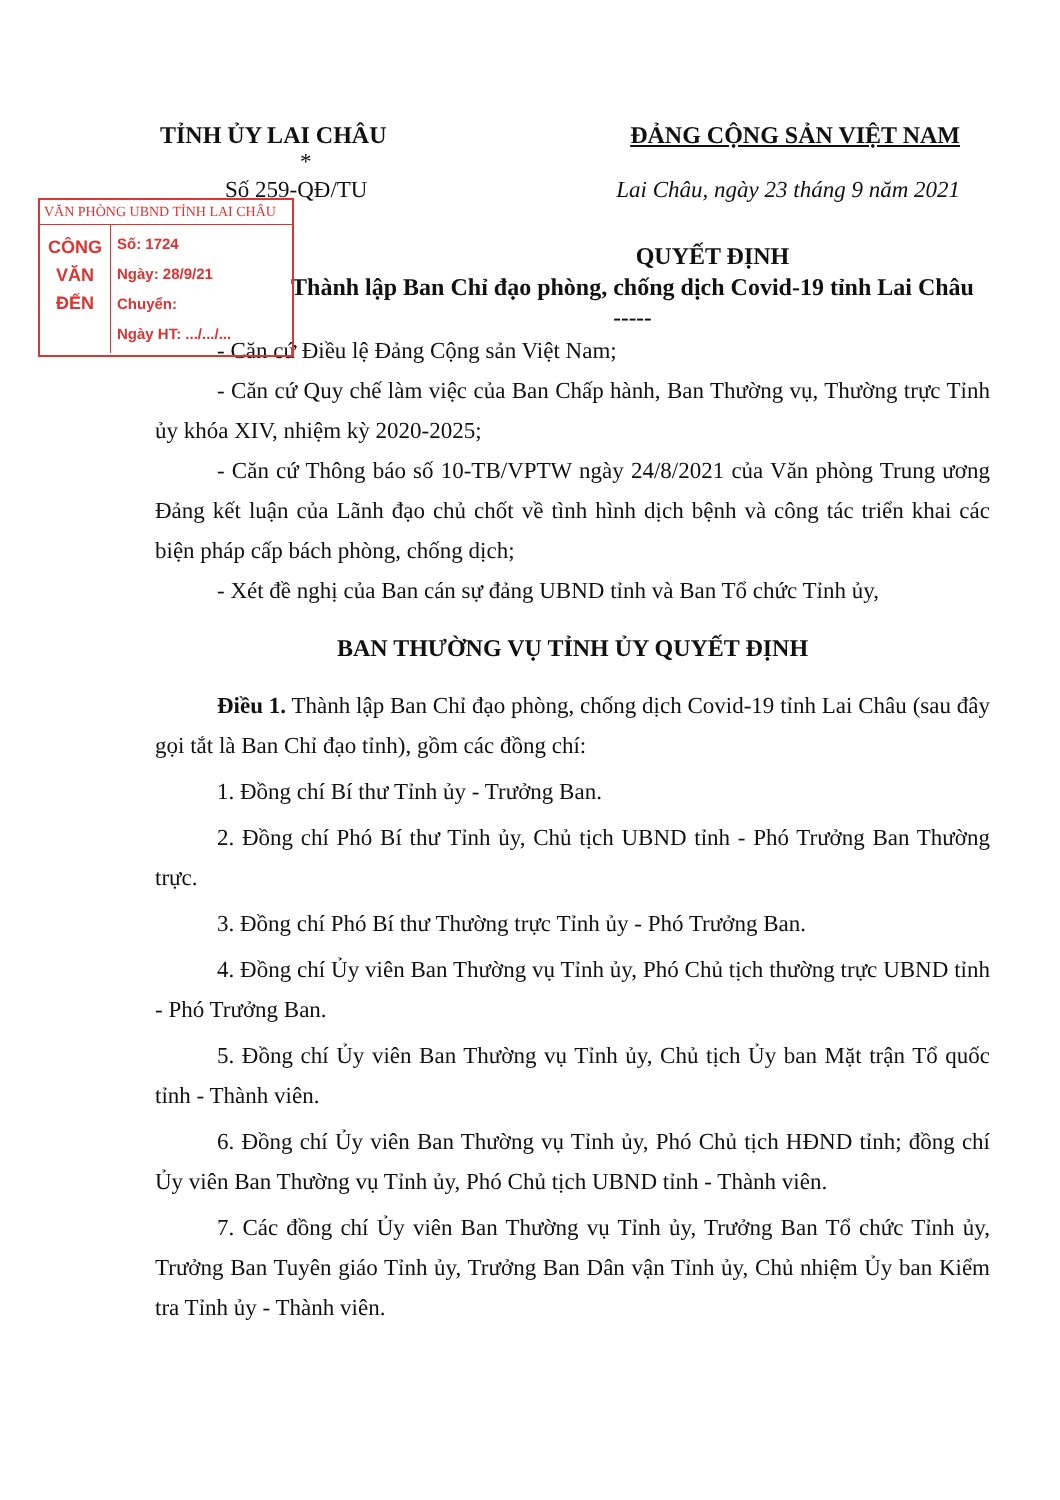TỈNH ỦY LAI CHÂU ĐẢNG CỘNG SẢN VIỆT NAM
*
Số 259-QĐ/TU Lai Châu, ngày 23 tháng 9 năm 2021
VĂN PHÒNG UBND TỈNH LAI CHÂU
CÔNG
VĂN
ĐẾN
Số: 1724
Ngày: 28/9/21
Chuyển:
Ngày HT: .../.../...
QUYẾT ĐỊNH
Thành lập Ban Chỉ đạo phòng, chống dịch Covid-19 tỉnh Lai Châu
-----
- Căn cứ Điều lệ Đảng Cộng sản Việt Nam;
- Căn cứ Quy chế làm việc của Ban Chấp hành, Ban Thường vụ, Thường trực Tỉnh ủy khóa XIV, nhiệm kỳ 2020-2025;
- Căn cứ Thông báo số 10-TB/VPTW ngày 24/8/2021 của Văn phòng Trung ương Đảng kết luận của Lãnh đạo chủ chốt về tình hình dịch bệnh và công tác triển khai các biện pháp cấp bách phòng, chống dịch;
- Xét đề nghị của Ban cán sự đảng UBND tỉnh và Ban Tổ chức Tỉnh ủy,
BAN THƯỜNG VỤ TỈNH ỦY QUYẾT ĐỊNH
Điều 1. Thành lập Ban Chỉ đạo phòng, chống dịch Covid-19 tỉnh Lai Châu (sau đây gọi tắt là Ban Chỉ đạo tỉnh), gồm các đồng chí:
1. Đồng chí Bí thư Tỉnh ủy - Trưởng Ban.
2. Đồng chí Phó Bí thư Tỉnh ủy, Chủ tịch UBND tỉnh - Phó Trưởng Ban Thường trực.
3. Đồng chí Phó Bí thư Thường trực Tỉnh ủy - Phó Trưởng Ban.
4. Đồng chí Ủy viên Ban Thường vụ Tỉnh ủy, Phó Chủ tịch thường trực UBND tỉnh - Phó Trưởng Ban.
5. Đồng chí Ủy viên Ban Thường vụ Tỉnh ủy, Chủ tịch Ủy ban Mặt trận Tổ quốc tỉnh - Thành viên.
6. Đồng chí Ủy viên Ban Thường vụ Tỉnh ủy, Phó Chủ tịch HĐND tỉnh; đồng chí Ủy viên Ban Thường vụ Tỉnh ủy, Phó Chủ tịch UBND tỉnh - Thành viên.
7. Các đồng chí Ủy viên Ban Thường vụ Tỉnh ủy, Trưởng Ban Tổ chức Tỉnh ủy, Trưởng Ban Tuyên giáo Tỉnh ủy, Trưởng Ban Dân vận Tỉnh ủy, Chủ nhiệm Ủy ban Kiểm tra Tỉnh ủy - Thành viên.